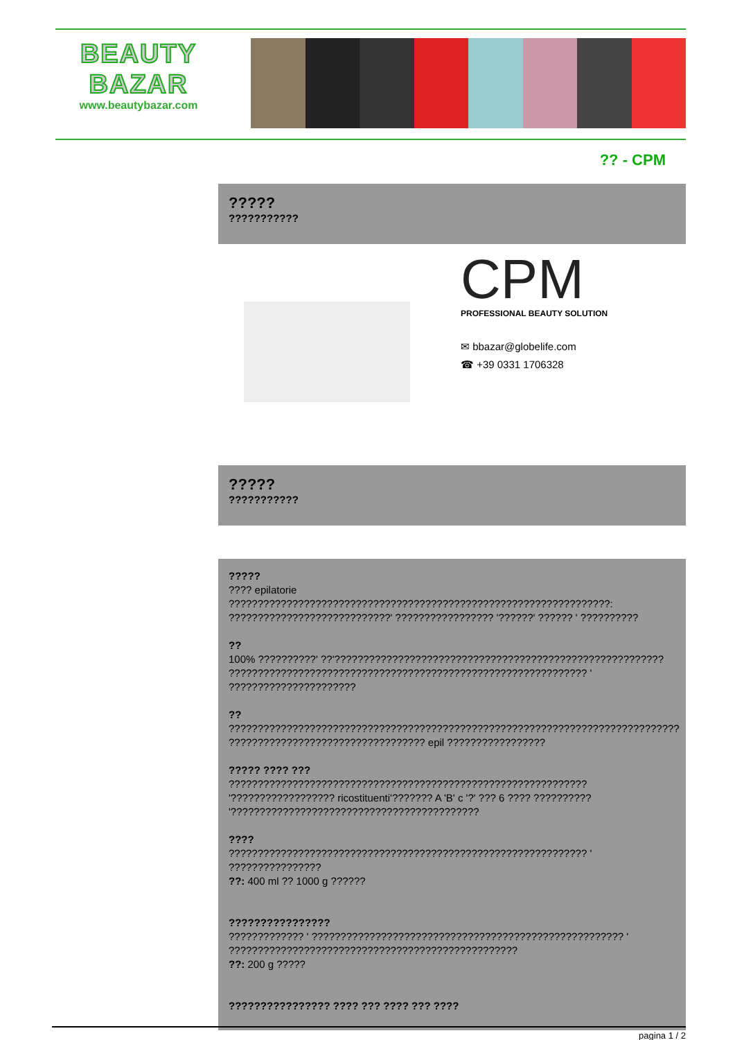BEAUTY
BAZAR
www.beautybazar.com
?? - CPM
?????
???????????
CPM
PROFESSIONAL BEAUTY SOLUTION
✉ bbazar@globelife.com
☎ +39 0331 1706328
?????
???????????
?????
???? epilatorie
??????????????????????????????????????????????????????????????????:
????????????????????????????' ????????????????? '??????' ?????? ' ??????????
??
100% ??????????' ??'?????????????????????????????????????????????????????????
?????????????????????????????????????????????????????????????? '
??????????????????????
??
??????????????????????????????????????????????????????????????????????????????
?????????????????????????????????? epil ?????????????????
????? ???? ???
??????????????????????????????????????????????????????????????
'?????????????????? ricostituenti'??????? A 'B' c '?' ??? 6 ???? ??????????
'???????????????????????????????????????????
????
?????????????????????????????????????????????????????????????? '
????????????????
??: 400 ml ?? 1000 g ??????
????????????????
????????????? ' ?????????????????????????????????????????????????????? '
??????????????????????????????????????????????????
??: 200 g ?????
???????????????? ???? ??? ???? ??? ????
pagina 1 / 2